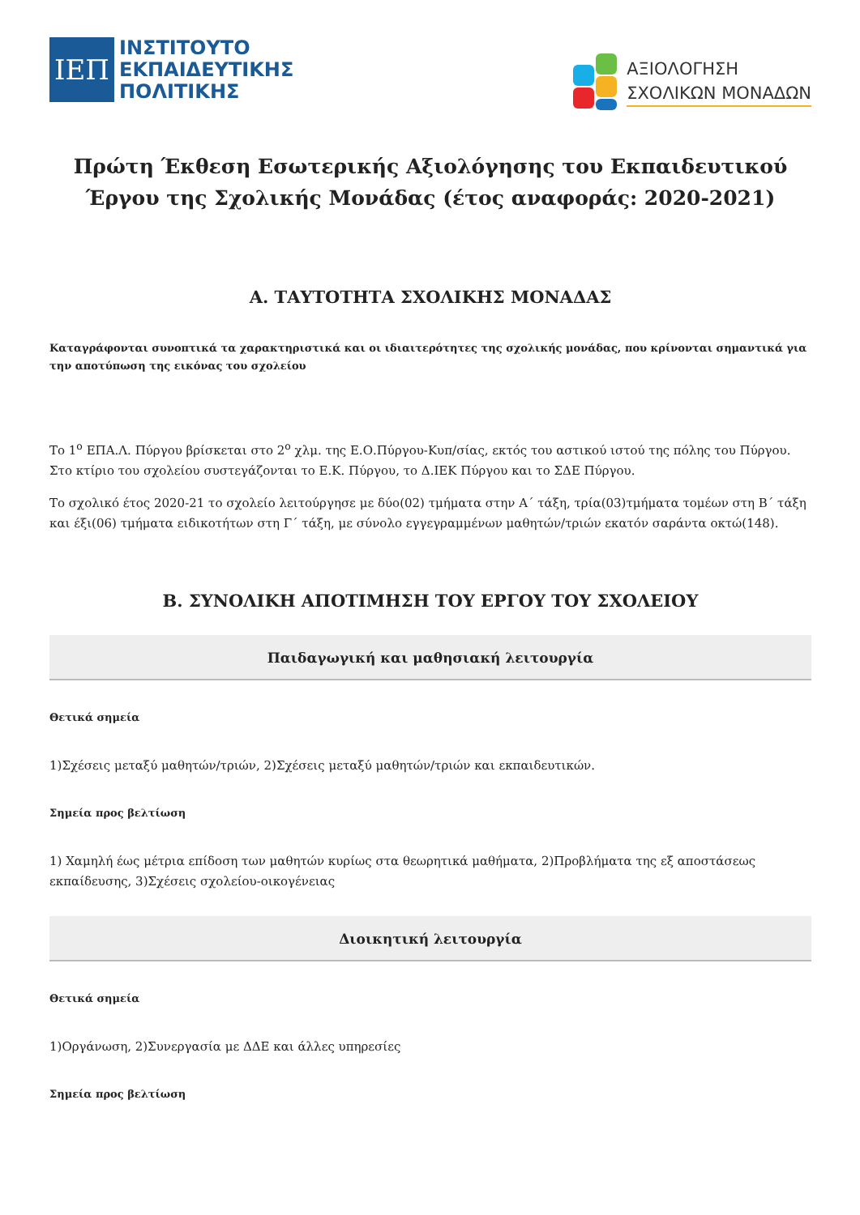ΙΕΠ
ΙΝΣΤΙΤΟΥΤΟ
ΕΚΠΑΙΔΕΥΤΙΚΗΣ
ΠΟΛΙΤΙΚΗΣ
ΑΞΙΟΛΟΓΗΣΗ
ΣΧΟΛΙΚΩΝ ΜΟΝΑΔΩΝ
Πρώτη Έκθεση Εσωτερικής Αξιολόγησης του Εκπαιδευτικού Έργου της Σχολικής Μονάδας (έτος αναφοράς: 2020-2021)
Α. ΤΑΥΤΟΤΗΤΑ ΣΧΟΛΙΚΗΣ ΜΟΝΑΔΑΣ
Καταγράφονται συνοπτικά τα χαρακτηριστικά και οι ιδιαιτερότητες της σχολικής μονάδας, που κρίνονται σημαντικά για την αποτύπωση της εικόνας του σχολείου
Το 1<sup>ο</sup> ΕΠΑ.Λ. Πύργου βρίσκεται στο 2<sup>ο</sup> χλμ. της Ε.Ο.Πύργου-Κυπ/σίας, εκτός του αστικού ιστού της πόλης του Πύργου. Στο κτίριο του σχολείου συστεγάζονται το Ε.Κ. Πύργου, το Δ.ΙΕΚ Πύργου και το ΣΔΕ Πύργου.
Το σχολικό έτος 2020-21 το σχολείο λειτούργησε με δύο(02) τμήματα στην Α΄ τάξη, τρία(03)τμήματα τομέων στη Β΄ τάξη και έξι(06) τμήματα ειδικοτήτων στη Γ΄ τάξη, με σύνολο εγγεγραμμένων μαθητών/τριών εκατόν σαράντα οκτώ(148).
Β. ΣΥΝΟΛΙΚΗ ΑΠΟΤΙΜΗΣΗ ΤΟΥ ΕΡΓΟΥ ΤΟΥ ΣΧΟΛΕΙΟΥ
Παιδαγωγική και μαθησιακή λειτουργία
Θετικά σημεία
1)Σχέσεις μεταξύ μαθητών/τριών, 2)Σχέσεις μεταξύ μαθητών/τριών και εκπαιδευτικών.
Σημεία προς βελτίωση
1) Χαμηλή έως μέτρια επίδοση των μαθητών κυρίως στα θεωρητικά μαθήματα, 2)Προβλήματα της εξ αποστάσεως εκπαίδευσης, 3)Σχέσεις σχολείου-οικογένειας
Διοικητική λειτουργία
Θετικά σημεία
1)Οργάνωση, 2)Συνεργασία με ΔΔΕ και άλλες υπηρεσίες
Σημεία προς βελτίωση